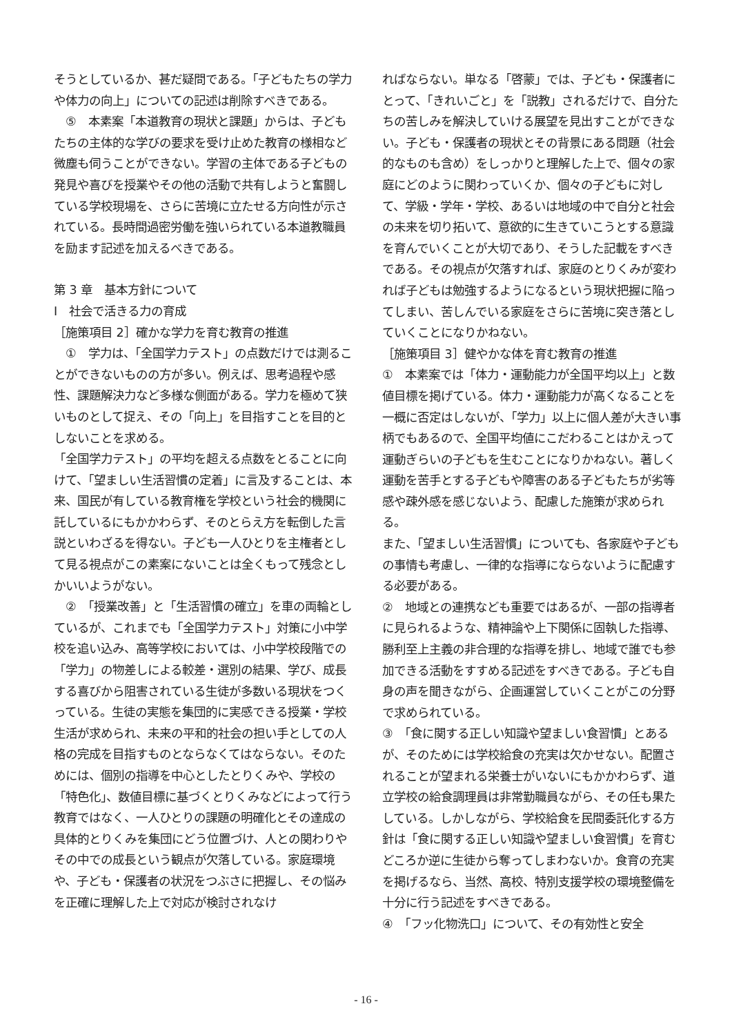そうとしているか、甚だ疑問である。「子どもたちの学力や体力の向上」についての記述は削除すべきである。
　⑤　本素案「本道教育の現状と課題」からは、子どもたちの主体的な学びの要求を受け止めた教育の様相など微塵も伺うことができない。学習の主体である子どもの発見や喜びを授業やその他の活動で共有しようと奮闘している学校現場を、さらに苦境に立たせる方向性が示されている。長時間過密労働を強いられている本道教職員を励ます記述を加えるべきである。
第 3 章　基本方針について
Ⅰ　社会で活きる力の育成
［施策項目 2］確かな学力を育む教育の推進
　①　学力は、「全国学力テスト」の点数だけでは測ることができないものの方が多い。例えば、思考過程や感性、課題解決力など多様な側面がある。学力を極めて狭いものとして捉え、その「向上」を目指すことを目的としないことを求める。
「全国学力テスト」の平均を超える点数をとることに向けて、「望ましい生活習慣の定着」に言及することは、本来、国民が有している教育権を学校という社会的機関に託しているにもかかわらず、そのとらえ方を転倒した言説といわざるを得ない。子ども一人ひとりを主権者として見る視点がこの素案にないことは全くもって残念としかいいようがない。
　②　「授業改善」と「生活習慣の確立」を車の両輪としているが、これまでも「全国学力テスト」対策に小中学校を追い込み、高等学校においては、小中学校段階での「学力」の物差しによる較差・選別の結果、学び、成長する喜びから阻害されている生徒が多数いる現状をつくっている。生徒の実態を集団的に実感できる授業・学校生活が求められ、未来の平和的社会の担い手としての人格の完成を目指すものとならなくてはならない。そのためには、個別の指導を中心としたとりくみや、学校の「特色化」、数値目標に基づくとりくみなどによって行う教育ではなく、一人ひとりの課題の明確化とその達成の具体的とりくみを集団にどう位置づけ、人との関わりやその中での成長という観点が欠落している。家庭環境や、子ども・保護者の状況をつぶさに把握し、その悩みを正確に理解した上で対応が検討されなけ
ればならない。単なる「啓蒙」では、子ども・保護者にとって、「きれいごと」を「説教」されるだけで、自分たちの苦しみを解決していける展望を見出すことができない。子ども・保護者の現状とその背景にある問題（社会的なものも含め）をしっかりと理解した上で、個々の家庭にどのように関わっていくか、個々の子どもに対して、学級・学年・学校、あるいは地域の中で自分と社会の未来を切り拓いて、意欲的に生きていこうとする意識を育んでいくことが大切であり、そうした記載をすべきである。その視点が欠落すれば、家庭のとりくみが変われば子どもは勉強するようになるという現状把握に陥ってしまい、苦しんでいる家庭をさらに苦境に突き落としていくことになりかねない。
［施策項目 3］健やかな体を育む教育の推進
①　本素案では「体力・運動能力が全国平均以上」と数値目標を掲げている。体力・運動能力が高くなることを一概に否定はしないが、「学力」以上に個人差が大きい事柄でもあるので、全国平均値にこだわることはかえって運動ぎらいの子どもを生むことになりかねない。著しく運動を苦手とする子どもや障害のある子どもたちが劣等感や疎外感を感じないよう、配慮した施策が求められる。
また、「望ましい生活習慣」についても、各家庭や子どもの事情も考慮し、一律的な指導にならないように配慮する必要がある。
②　地域との連携なども重要ではあるが、一部の指導者に見られるような、精神論や上下関係に固執した指導、勝利至上主義の非合理的な指導を排し、地域で誰でも参加できる活動をすすめる記述をすべきである。子ども自身の声を聞きながら、企画運営していくことがこの分野で求められている。
③　「食に関する正しい知識や望ましい食習慣」とあるが、そのためには学校給食の充実は欠かせない。配置されることが望まれる栄養士がいないにもかかわらず、道立学校の給食調理員は非常勤職員ながら、その任も果たしている。しかしながら、学校給食を民間委託化する方針は「食に関する正しい知識や望ましい食習慣」を育むどころか逆に生徒から奪ってしまわないか。食育の充実を掲げるなら、当然、高校、特別支援学校の環境整備を十分に行う記述をすべきである。
④　「フッ化物洗口」について、その有効性と安全
- 16 -